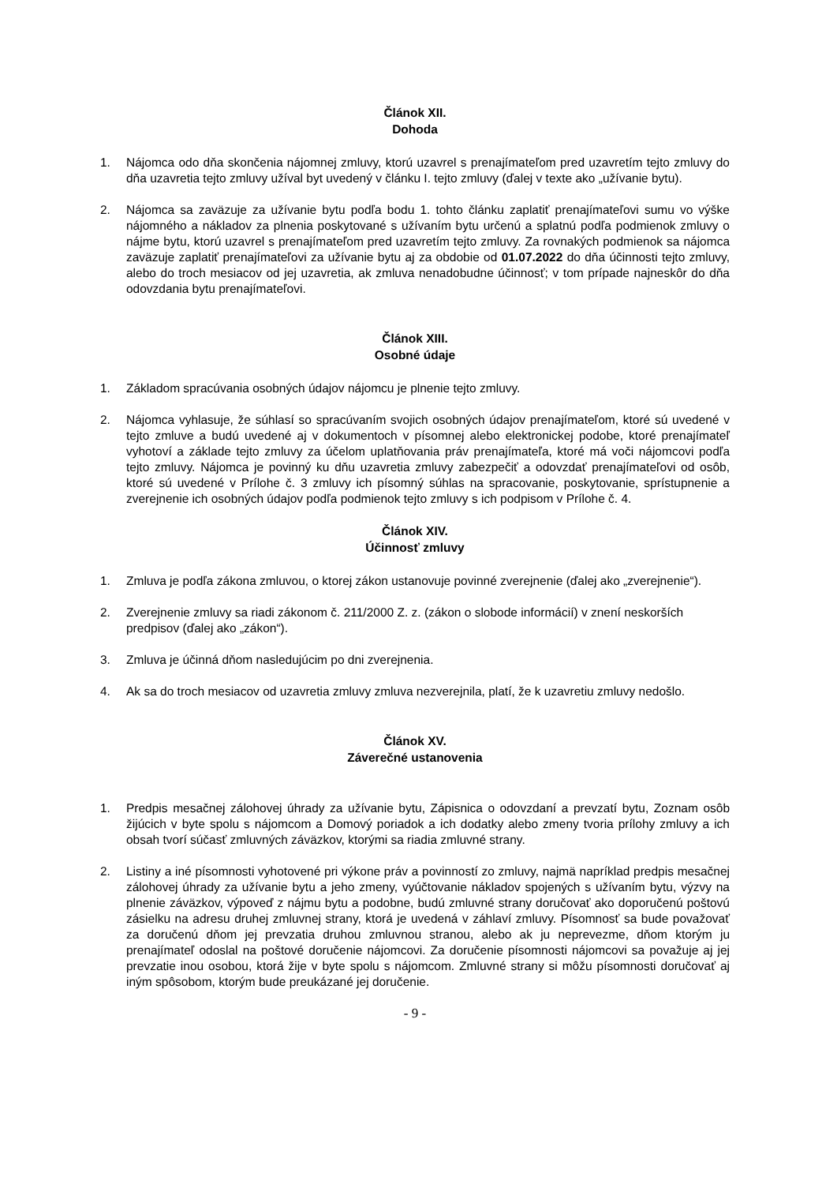Článok XII.
Dohoda
1. Nájomca odo dňa skončenia nájomnej zmluvy, ktorú uzavrel s prenajímateľom pred uzavretím tejto zmluvy do dňa uzavretia tejto zmluvy užíval byt uvedený v článku I. tejto zmluvy (ďalej v texte ako „užívanie bytu).
2. Nájomca sa zaväzuje za užívanie bytu podľa bodu 1. tohto článku zaplatiť prenajímateľovi sumu vo výške nájomného a nákladov za plnenia poskytované s užívaním bytu určenú a splatnú podľa podmienok zmluvy o nájme bytu, ktorú uzavrel s prenajímateľom pred uzavretím tejto zmluvy. Za rovnakých podmienok sa nájomca zaväzuje zaplatiť prenajímateľovi za užívanie bytu aj za obdobie od 01.07.2022 do dňa účinnosti tejto zmluvy, alebo do troch mesiacov od jej uzavretia, ak zmluva nenadobudne účinnosť; v tom prípade najneskôr do dňa odovzdania bytu prenajímateľovi.
Článok XIII.
Osobné údaje
1. Základom spracúvania osobných údajov nájomcu je plnenie tejto zmluvy.
2. Nájomca vyhlasuje, že súhlasí so spracúvaním svojich osobných údajov prenajímateľom, ktoré sú uvedené v tejto zmluve a budú uvedené aj v dokumentoch v písomnej alebo elektronickej podobe, ktoré prenajímateľ vyhotoví a základe tejto zmluvy za účelom uplatňovania práv prenajímateľa, ktoré má voči nájomcovi podľa tejto zmluvy. Nájomca je povinný ku dňu uzavretia zmluvy zabezpečiť a odovzdať prenajímateľovi od osôb, ktoré sú uvedené v Prílohe č. 3 zmluvy ich písomný súhlas na spracovanie, poskytovanie, sprístupnenie a zverejnenie ich osobných údajov podľa podmienok tejto zmluvy s ich podpisom v Prílohe č. 4.
Článok XIV.
Účinnosť zmluvy
1. Zmluva je podľa zákona zmluvou, o ktorej zákon ustanovuje povinné zverejnenie (ďalej ako „zverejnenie“).
2. Zverejnenie zmluvy sa riadi zákonom č. 211/2000 Z. z. (zákon o slobode informácií) v znení neskorších predpisov (ďalej ako „zákon“).
3. Zmluva je účinná dňom nasledujúcim po dni zverejnenia.
4. Ak sa do troch mesiacov od uzavretia zmluvy zmluva nezverejnila, platí, že k uzavretiu zmluvy nedošlo.
Článok XV.
Záverečné ustanovenia
1. Predpis mesačnej zálohovej úhrady za užívanie bytu, Zápisnica o odovzdaní a prevzatí bytu, Zoznam osôb žijúcich v byte spolu s nájomcom a Domový poriadok a ich dodatky alebo zmeny tvoria prílohy zmluvy a ich obsah tvorí súčasť zmluvných záväzkov, ktorými sa riadia zmluvné strany.
2. Listiny a iné písomnosti vyhotovené pri výkone práv a povinností zo zmluvy, najmä napríklad predpis mesačnej zálohovej úhrady za užívanie bytu a jeho zmeny, vyúčtovanie nákladov spojených s užívaním bytu, výzvy na plnenie záväzkov, výpoveď z nájmu bytu a podobne, budú zmluvné strany doručovať ako doporučenú poštovú zásielku na adresu druhej zmluvnej strany, ktorá je uvedená v záhlaví zmluvy. Písomnosť sa bude považovať za doručenú dňom jej prevzatia druhou zmluvnou stranou, alebo ak ju neprevezme, dňom ktorým ju prenajímateľ odoslal na poštové doručenie nájomcovi. Za doručenie písomnosti nájomcovi sa považuje aj jej prevzatie inou osobou, ktorá žije v byte spolu s nájomcom. Zmluvné strany si môžu písomnosti doručovať aj iným spôsobom, ktorým bude preukázané jej doručenie.
- 9 -